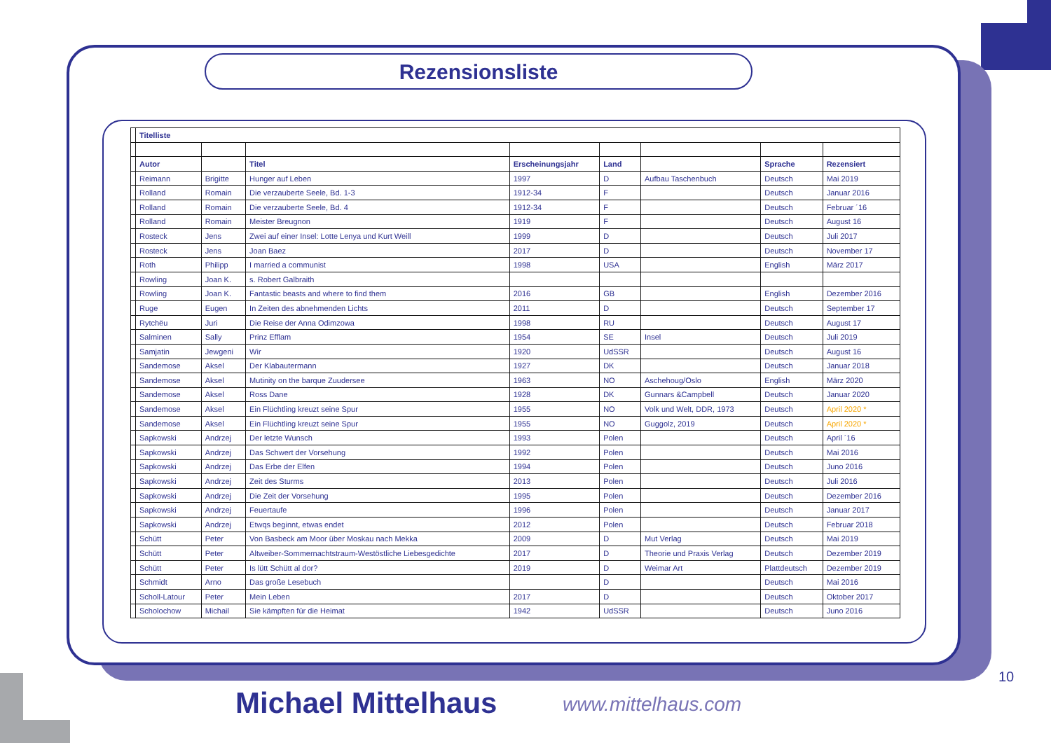Rezensionsliste
| | Titelliste | | | | | | | |
| | Autor | | Titel | Erscheinungsjahr | Land | | Sprache | Rezensiert |
| | Reimann | Brigitte | Hunger auf Leben | 1997 | D | Aufbau Taschenbuch | Deutsch | Mai 2019 |
| | Rolland | Romain | Die verzauberte Seele, Bd. 1-3 | 1912-34 | F | | Deutsch | Januar 2016 |
| | Rolland | Romain | Die verzauberte Seele, Bd. 4 | 1912-34 | F | | Deutsch | Februar ´16 |
| | Rolland | Romain | Meister Breugnon | 1919 | F | | Deutsch | August 16 |
| | Rosteck | Jens | Zwei auf einer Insel: Lotte Lenya und Kurt Weill | 1999 | D | | Deutsch | Juli 2017 |
| | Rosteck | Jens | Joan Baez | 2017 | D | | Deutsch | November 17 |
| | Roth | Philipp | I married a communist | 1998 | USA | | English | März 2017 |
| | Rowling | Joan K. | s. Robert Galbraith | | | | | |
| | Rowling | Joan K. | Fantastic beasts and where to find them | 2016 | GB | | English | Dezember 2016 |
| | Ruge | Eugen | In Zeiten des abnehmenden Lichts | 2011 | D | | Deutsch | September 17 |
| | Rytchëu | Juri | Die Reise der Anna Odimzowa | 1998 | RU | | Deutsch | August 17 |
| | Salminen | Sally | Prinz Efflam | 1954 | SE | Insel | Deutsch | Juli 2019 |
| | Samjatin | Jewgeni | Wir | 1920 | UdSSR | | Deutsch | August 16 |
| | Sandemose | Aksel | Der Klabautermann | 1927 | DK | | Deutsch | Januar 2018 |
| | Sandemose | Aksel | Mutinity on the barque Zuudersee | 1963 | NO | Aschehoug/Oslo | English | März 2020 |
| | Sandemose | Aksel | Ross Dane | 1928 | DK | Gunnars &Campbell | Deutsch | Januar 2020 |
| | Sandemose | Aksel | Ein Flüchtling kreuzt seine Spur | 1955 | NO | Volk und Welt, DDR, 1973 | Deutsch | April 2020 * |
| | Sandemose | Aksel | Ein Flüchtling kreuzt seine Spur | 1955 | NO | Guggolz, 2019 | Deutsch | April 2020 * |
| | Sapkowski | Andrzej | Der letzte Wunsch | 1993 | Polen | | Deutsch | April ´16 |
| | Sapkowski | Andrzej | Das Schwert der Vorsehung | 1992 | Polen | | Deutsch | Mai 2016 |
| | Sapkowski | Andrzej | Das Erbe der Elfen | 1994 | Polen | | Deutsch | Juno 2016 |
| | Sapkowski | Andrzej | Zeit des Sturms | 2013 | Polen | | Deutsch | Juli 2016 |
| | Sapkowski | Andrzej | Die Zeit der Vorsehung | 1995 | Polen | | Deutsch | Dezember 2016 |
| | Sapkowski | Andrzej | Feuertaufe | 1996 | Polen | | Deutsch | Januar 2017 |
| | Sapkowski | Andrzej | Etwqs beginnt, etwas endet | 2012 | Polen | | Deutsch | Februar 2018 |
| | Schütt | Peter | Von Basbeck am Moor über Moskau nach Mekka | 2009 | D | Mut Verlag | Deutsch | Mai 2019 |
| | Schütt | Peter | Altweiber-Sommernachtstraum-Westöstliche Liebesgedichte | 2017 | D | Theorie und Praxis Verlag | Deutsch | Dezember 2019 |
| | Schütt | Peter | Is lütt Schütt al dor? | 2019 | D | Weimar Art | Plattdeutsch | Dezember 2019 |
| | Schmidt | Arno | Das große Lesebuch | | D | | Deutsch | Mai 2016 |
| | Scholl-Latour | Peter | Mein Leben | 2017 | D | | Deutsch | Oktober 2017 |
| | Scholochow | Michail | Sie kämpften für die Heimat | 1942 | UdSSR | | Deutsch | Juno 2016 |
10
Michael Mittelhaus www.mittelhaus.com